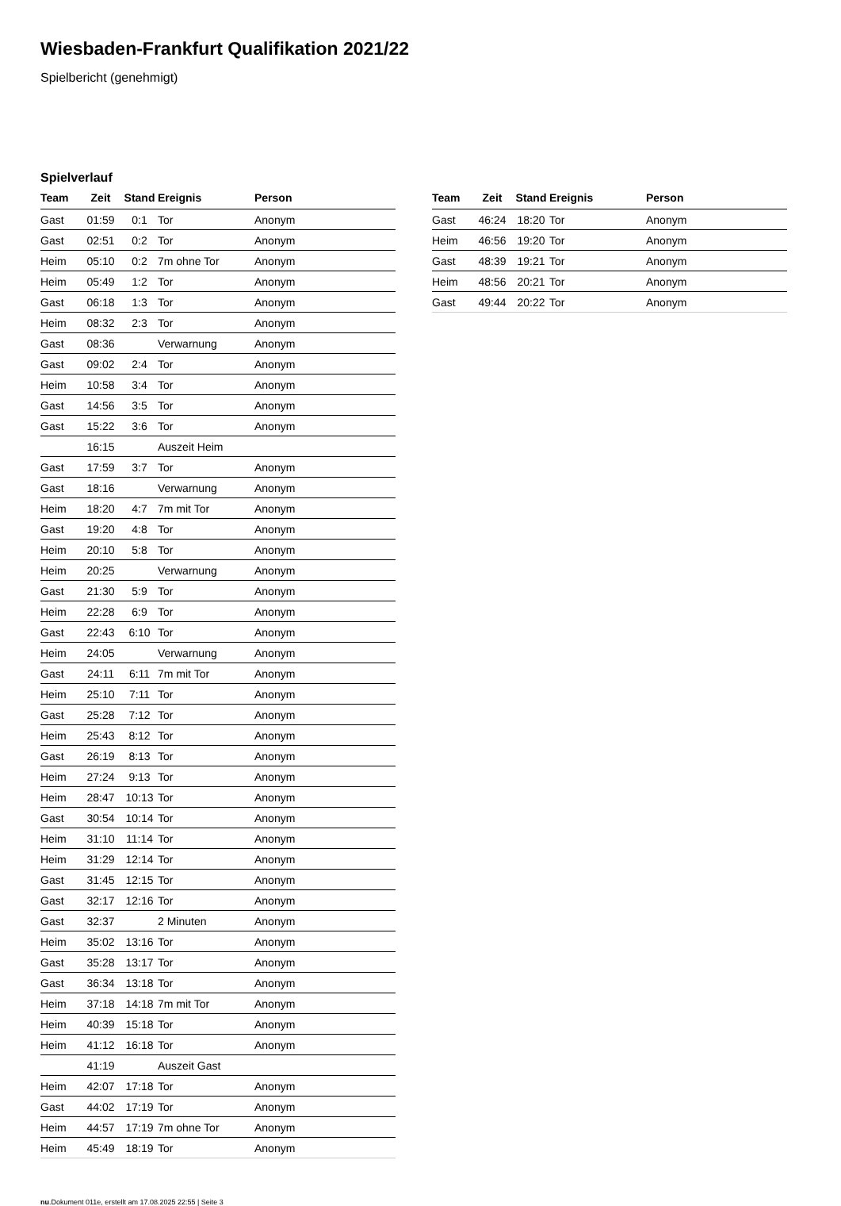Wiesbaden-Frankfurt Qualifikation 2021/22
Spielbericht (genehmigt)
Spielverlauf
| Team | Zeit | Stand | Ereignis | Person |
| --- | --- | --- | --- | --- |
| Gast | 01:59 | 0:1 | Tor | Anonym |
| Gast | 02:51 | 0:2 | Tor | Anonym |
| Heim | 05:10 | 0:2 | 7m ohne Tor | Anonym |
| Heim | 05:49 | 1:2 | Tor | Anonym |
| Gast | 06:18 | 1:3 | Tor | Anonym |
| Heim | 08:32 | 2:3 | Tor | Anonym |
| Gast | 08:36 | | Verwarnung | Anonym |
| Gast | 09:02 | 2:4 | Tor | Anonym |
| Heim | 10:58 | 3:4 | Tor | Anonym |
| Gast | 14:56 | 3:5 | Tor | Anonym |
| Gast | 15:22 | 3:6 | Tor | Anonym |
| | 16:15 | | Auszeit Heim | |
| Gast | 17:59 | 3:7 | Tor | Anonym |
| Gast | 18:16 | | Verwarnung | Anonym |
| Heim | 18:20 | 4:7 | 7m mit Tor | Anonym |
| Gast | 19:20 | 4:8 | Tor | Anonym |
| Heim | 20:10 | 5:8 | Tor | Anonym |
| Heim | 20:25 | | Verwarnung | Anonym |
| Gast | 21:30 | 5:9 | Tor | Anonym |
| Heim | 22:28 | 6:9 | Tor | Anonym |
| Gast | 22:43 | 6:10 | Tor | Anonym |
| Heim | 24:05 | | Verwarnung | Anonym |
| Gast | 24:11 | 6:11 | 7m mit Tor | Anonym |
| Heim | 25:10 | 7:11 | Tor | Anonym |
| Gast | 25:28 | 7:12 | Tor | Anonym |
| Heim | 25:43 | 8:12 | Tor | Anonym |
| Gast | 26:19 | 8:13 | Tor | Anonym |
| Heim | 27:24 | 9:13 | Tor | Anonym |
| Heim | 28:47 | 10:13 | Tor | Anonym |
| Gast | 30:54 | 10:14 | Tor | Anonym |
| Heim | 31:10 | 11:14 | Tor | Anonym |
| Heim | 31:29 | 12:14 | Tor | Anonym |
| Gast | 31:45 | 12:15 | Tor | Anonym |
| Gast | 32:17 | 12:16 | Tor | Anonym |
| Gast | 32:37 | | 2 Minuten | Anonym |
| Heim | 35:02 | 13:16 | Tor | Anonym |
| Gast | 35:28 | 13:17 | Tor | Anonym |
| Gast | 36:34 | 13:18 | Tor | Anonym |
| Heim | 37:18 | 14:18 | 7m mit Tor | Anonym |
| Heim | 40:39 | 15:18 | Tor | Anonym |
| Heim | 41:12 | 16:18 | Tor | Anonym |
| | 41:19 | | Auszeit Gast | |
| Heim | 42:07 | 17:18 | Tor | Anonym |
| Gast | 44:02 | 17:19 | Tor | Anonym |
| Heim | 44:57 | 17:19 | 7m ohne Tor | Anonym |
| Heim | 45:49 | 18:19 | Tor | Anonym |
| Team | Zeit | Stand | Ereignis | Person |
| --- | --- | --- | --- | --- |
| Gast | 46:24 | 18:20 | Tor | Anonym |
| Heim | 46:56 | 19:20 | Tor | Anonym |
| Gast | 48:39 | 19:21 | Tor | Anonym |
| Heim | 48:56 | 20:21 | Tor | Anonym |
| Gast | 49:44 | 20:22 | Tor | Anonym |
nu.Dokument 011e, erstellt am 17.08.2025 22:55 | Seite 3